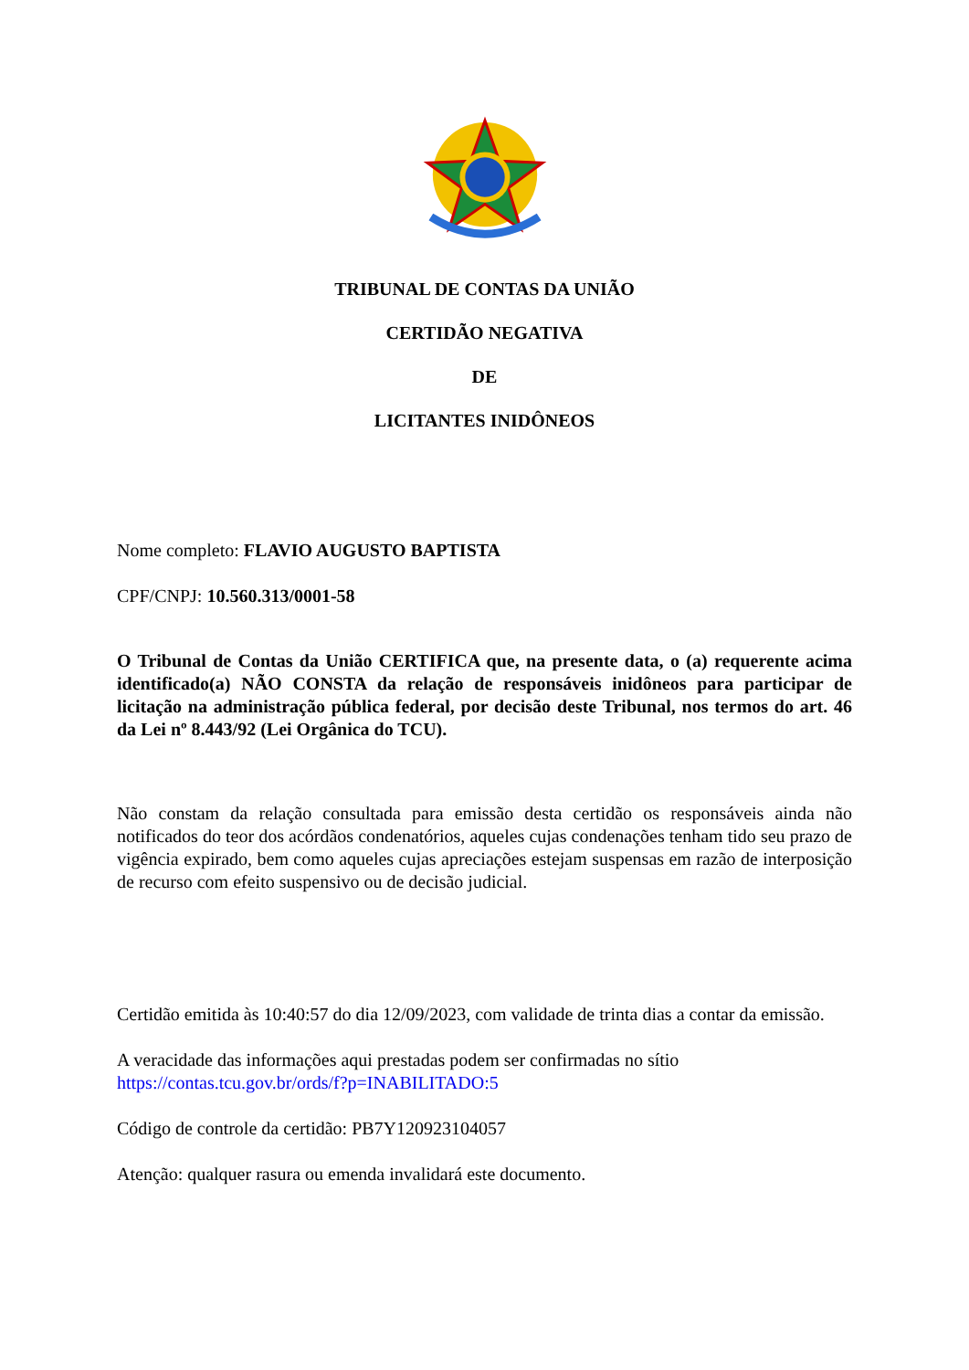TRIBUNAL DE CONTAS DA UNIÃO
CERTIDÃO NEGATIVA
DE
LICITANTES INIDÔNEOS
Nome completo: FLAVIO AUGUSTO BAPTISTA
CPF/CNPJ: 10.560.313/0001-58
O Tribunal de Contas da União CERTIFICA que, na presente data, o (a) requerente acima identificado(a) NÃO CONSTA da relação de responsáveis inidôneos para participar de licitação na administração pública federal, por decisão deste Tribunal, nos termos do art. 46 da Lei nº 8.443/92 (Lei Orgânica do TCU).
Não constam da relação consultada para emissão desta certidão os responsáveis ainda não notificados do teor dos acórdãos condenatórios, aqueles cujas condenações tenham tido seu prazo de vigência expirado, bem como aqueles cujas apreciações estejam suspensas em razão de interposição de recurso com efeito suspensivo ou de decisão judicial.
Certidão emitida às 10:40:57 do dia 12/09/2023, com validade de trinta dias a contar da emissão.
A veracidade das informações aqui prestadas podem ser confirmadas no sítio https://contas.tcu.gov.br/ords/f?p=INABILITADO:5
Código de controle da certidão: PB7Y120923104057
Atenção: qualquer rasura ou emenda invalidará este documento.